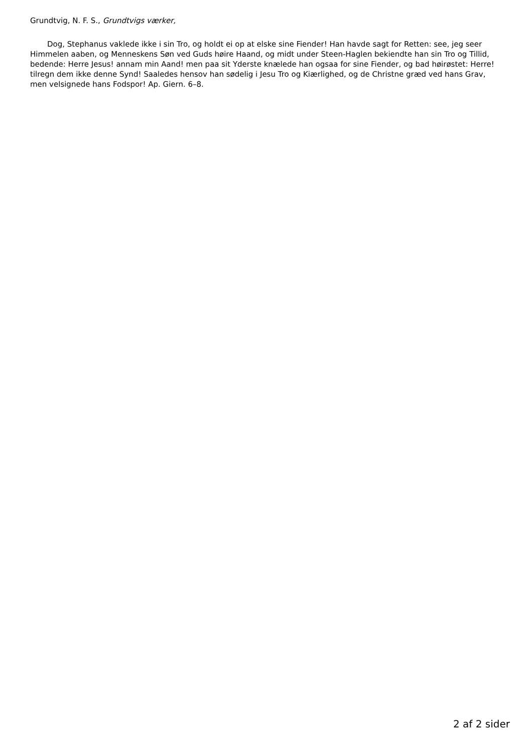Grundtvig, N. F. S., Grundtvigs værker,
Dog, Stephanus vaklede ikke i sin Tro, og holdt ei op at elske sine Fiender! Han havde sagt for Retten: see, jeg seer Himmelen aaben, og Menneskens Søn ved Guds høire Haand, og midt under Steen-Haglen bekiendte han sin Tro og Tillid, bedende: Herre Jesus! annam min Aand! men paa sit Yderste knælede han ogsaa for sine Fiender, og bad høirøstet: Herre! tilregn dem ikke denne Synd! Saaledes hensov han sødelig i Jesu Tro og Kiærlighed, og de Christne græd ved hans Grav, men velsignede hans Fodspor! Ap. Giern. 6–8.
2 af 2 sider